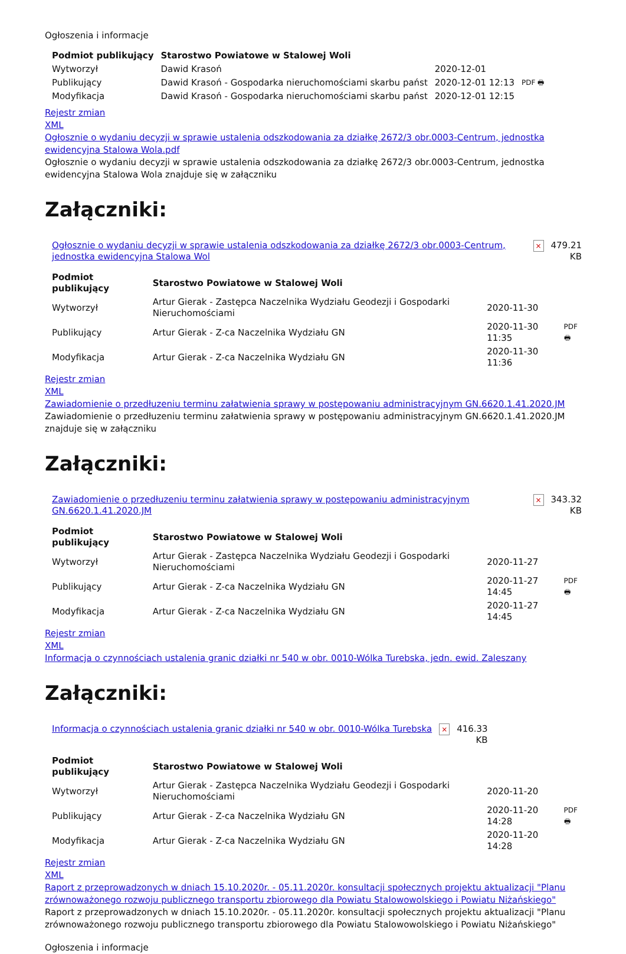Ogłoszenia i informacje
| Podmiot publikujący | Starostwo Powiatowe w Stalowej Woli | | |
| Wytworzył | Dawid Krasoń | 2020-12-01 | PDF 🖶 |
| Publikujący | Dawid Krasoń - Gospodarka nieruchomościami skarbu państ | 2020-12-01 12:13 | |
| Modyfikacja | Dawid Krasoń - Gospodarka nieruchomościami skarbu państ | 2020-12-01 12:15 | |
Rejestr zmian
XML
Ogłosznie o wydaniu decyzji w sprawie ustalenia odszkodowania za działkę 2672/3 obr.0003-Centrum, jednostka ewidencyjna Stalowa Wola.pdf
Ogłosznie o wydaniu decyzji w sprawie ustalenia odszkodowania za działkę 2672/3 obr.0003-Centrum, jednostka ewidencyjna Stalowa Wola znajduje się w załączniku
Załączniki:
| Ogłosznie o wydaniu decyzji w sprawie ustalenia odszkodowania za działkę 2672/3 obr.0003-Centrum, jednostka ewidencyjna Stalowa Wol | × | 479.21 KB |
| Podmiot publikujący | Starostwo Powiatowe w Stalowej Woli | | |
| Wytworzył | Artur Gierak - Zastępca Naczelnika Wydziału Geodezji i Gospodarki Nieruchomościami | 2020-11-30 | PDF 🖶 |
| Publikujący | Artur Gierak - Z-ca Naczelnika Wydziału GN | 2020-11-30 11:35 | |
| Modyfikacja | Artur Gierak - Z-ca Naczelnika Wydziału GN | 2020-11-30 11:36 | |
Rejestr zmian
XML
Zawiadomienie o przedłuzeniu terminu załatwienia sprawy w postępowaniu administracyjnym GN.6620.1.41.2020.JM
Zawiadomienie o przedłuzeniu terminu załatwienia sprawy w postępowaniu administracyjnym GN.6620.1.41.2020.JM znajduje się w załączniku
Załączniki:
| Zawiadomienie o przedłuzeniu terminu załatwienia sprawy w postępowaniu administracyjnym GN.6620.1.41.2020.JM | × | 343.32 KB |
| Podmiot publikujący | Starostwo Powiatowe w Stalowej Woli | | |
| Wytworzył | Artur Gierak - Zastępca Naczelnika Wydziału Geodezji i Gospodarki Nieruchomościami | 2020-11-27 | PDF 🖶 |
| Publikujący | Artur Gierak - Z-ca Naczelnika Wydziału GN | 2020-11-27 14:45 | |
| Modyfikacja | Artur Gierak - Z-ca Naczelnika Wydziału GN | 2020-11-27 14:45 | |
Rejestr zmian
XML
Informacja o czynnościach ustalenia granic działki nr 540 w obr. 0010-Wólka Turebska, jedn. ewid. Zaleszany
Załączniki:
| Informacja o czynnościach ustalenia granic działki nr 540 w obr. 0010-Wólka Turebska | × | 416.33 KB |
| Podmiot publikujący | Starostwo Powiatowe w Stalowej Woli | | |
| Wytworzył | Artur Gierak - Zastępca Naczelnika Wydziału Geodezji i Gospodarki Nieruchomościami | 2020-11-20 | PDF 🖶 |
| Publikujący | Artur Gierak - Z-ca Naczelnika Wydziału GN | 2020-11-20 14:28 | |
| Modyfikacja | Artur Gierak - Z-ca Naczelnika Wydziału GN | 2020-11-20 14:28 | |
Rejestr zmian
XML
Raport z przeprowadzonych w dniach 15.10.2020r. - 05.11.2020r. konsultacji społecznych projektu aktualizacji "Planu zrównoważonego rozwoju publicznego transportu zbiorowego dla Powiatu Stalowowolskiego i Powiatu Niżańskiego"
Raport z przeprowadzonych w dniach 15.10.2020r. - 05.11.2020r. konsultacji społecznych projektu aktualizacji "Planu zrównoważonego rozwoju publicznego transportu zbiorowego dla Powiatu Stalowowolskiego i Powiatu Niżańskiego"
Ogłoszenia i informacje